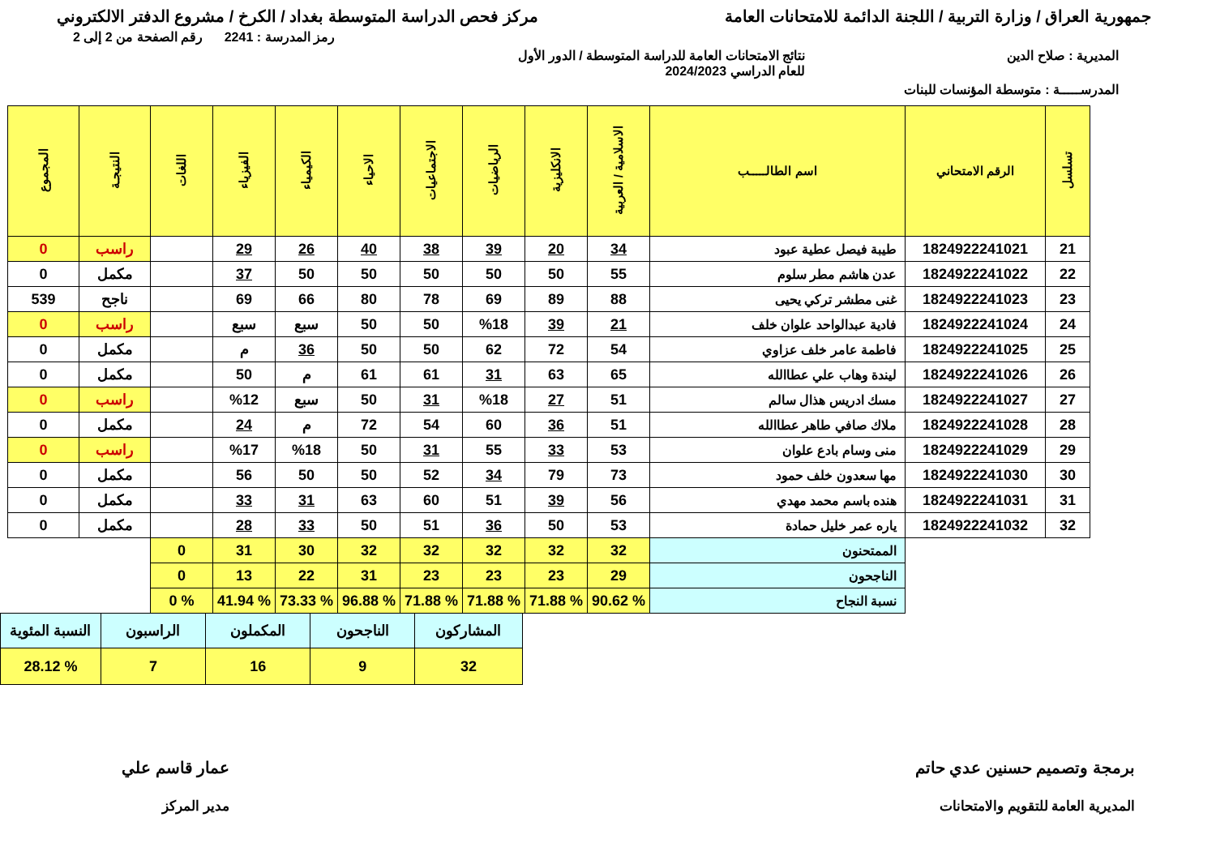جمهورية العراق / وزارة التربية / اللجنة الدائمة للامتحانات العامة
مركز فحص الدراسة المتوسطة بغداد / الكرخ / مشروع الدفتر الالكتروني
رمز المدرسة : 2241 رقم الصفحة من 2 إلى 2
المديرية : صلاح الدين نتائج الامتحانات العامة للدراسة المتوسطة / الدور الأول
للعام الدراسي 2024/2023
المدرســـــة : متوسطة المؤنسات للبنات
| تسلسل | الرقم الامتحاني | اسم الطالـــــب | الاسلامية / العربية | الانكليزية | الرياضيات | الاجتماعيات | الاحياء | الكيمياء | الفيزياء | اللغات | النتيجـة | المجموع |
| --- | --- | --- | --- | --- | --- | --- | --- | --- | --- | --- | --- | --- |
| 21 | 1824922241021 | طيبة فيصل عطية عبود | 34 | 20 | 39 | 38 | 40 | 26 | 29 | | راسب | 0 |
| 22 | 1824922241022 | عدن هاشم مطر سلوم | 55 | 50 | 50 | 50 | 50 | 50 | 37 | | مكمل | 0 |
| 23 | 1824922241023 | غنى مطشر تركي يحيى | 88 | 89 | 69 | 78 | 80 | 66 | 69 | | ناجح | 539 |
| 24 | 1824922241024 | فادية عبدالواحد علوان خلف | 21 | 39 | %18 | 50 | 50 | سبع | سبع | | راسب | 0 |
| 25 | 1824922241025 | فاطمة عامر خلف عزاوي | 54 | 72 | 62 | 50 | 50 | 36 | م | | مكمل | 0 |
| 26 | 1824922241026 | ليندة وهاب علي عطاالله | 65 | 63 | 31 | 61 | 61 | م | 50 | | مكمل | 0 |
| 27 | 1824922241027 | مسك ادريس هذال سالم | 51 | 27 | %18 | 31 | 50 | سبع | %12 | | راسب | 0 |
| 28 | 1824922241028 | ملاك صافي طاهر عطاالله | 51 | 36 | 60 | 54 | 72 | م | 24 | | مكمل | 0 |
| 29 | 1824922241029 | منى وسام بادع علوان | 53 | 33 | 55 | 31 | 50 | %18 | %17 | | راسب | 0 |
| 30 | 1824922241030 | مها سعدون خلف حمود | 73 | 79 | 34 | 52 | 50 | 50 | 56 | | مكمل | 0 |
| 31 | 1824922241031 | هنده باسم محمد مهدي | 56 | 39 | 51 | 60 | 63 | 31 | 33 | | مكمل | 0 |
| 32 | 1824922241032 | ياره عمر خليل حمادة | 53 | 50 | 36 | 51 | 50 | 33 | 28 | | مكمل | 0 |
| | | الممتحنون | 32 | 32 | 32 | 32 | 32 | 30 | 31 | 0 | | |
| | | الناجحون | 29 | 23 | 23 | 23 | 31 | 22 | 13 | 0 | | |
| | | نسبة النجاح | % 90.62 | % 71.88 | % 71.88 | % 71.88 | % 96.88 | % 73.33 | % 41.94 | % 0 | | |
| المشاركون | الناجحون | المكملون | الراسبون | النسبة المئوية |
| 32 | 9 | 16 | 7 | % 28.12 |
برمجة وتصميم حسنين عدي حاتم
المديرية العامة للتقويم والامتحانات
عمار قاسم علي
مدير المركز